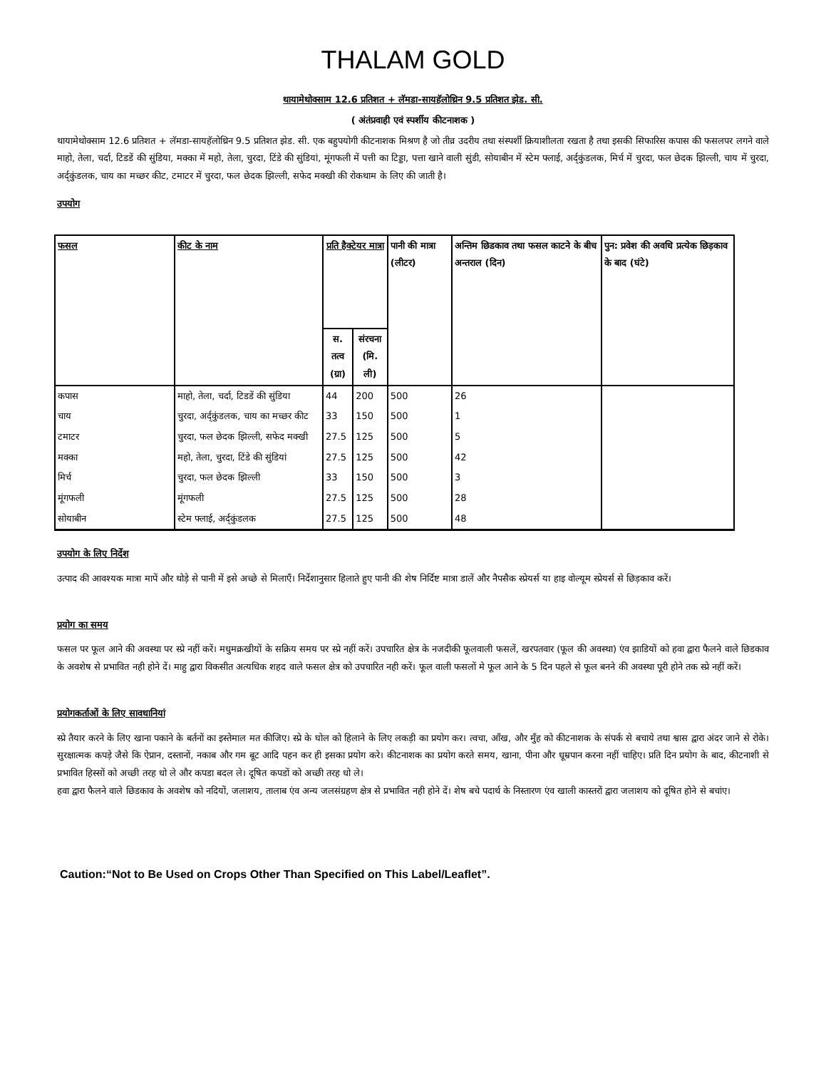THALAM GOLD
थायामेथोक्साम 12.6 प्रतिशत + लॅमडा-सायहॅलोथ्रिन 9.5 प्रतिशत झेड. सी.
( अंतंप्रवाही एवं स्पर्शीय कीटनाशक )
थायामेथोक्साम 12.6 प्रतिशत + लॅमडा-सायहॅलोथ्रिन 9.5 प्रतिशत झेड. सी. एक बहुपयोगी कीटनाशक मिश्रण है जो तीव्र उदरीय तथा संस्पर्शी क्रियाशीलता रखता है तथा इसकी सिफारिस कपास की फसलपर लगने वाले माहो, तेला, चर्दा, टिडडें की सुंडिया, मक्का में महो, तेला, चुरदा, टिंडे की सुंडियां, मूंगफली में पत्ती का टिड्डा, पत्ता खाने वाली सुंडी, सोयाबीन में स्टेम फ्लाई, अर्द्कुंडलक, मिर्च में चुरदा, फल छेदक झिल्ली, चाय में चुरदा, अर्द्कुंडलक, चाय का मच्छर कीट, टमाटर में चुरदा, फल छेदक झिल्ली, सफेद मक्खी की रोकथाम के लिए की जाती है।
उपयोग
| फसल | कीट के नाम | प्रति हैक्टेयर मात्रा | | पानी की मात्रा (लीटर) | अन्तिम छिडकाव तथा फसल काटने के बीच अन्तराल (दिन) | पुन: प्रवेश की अवधि प्रत्येक छिड़काव के बाद (घंटे) |
| --- | --- | --- | --- | --- | --- | --- |
| | | स. तत्व (ग्रा) | संरचना (मि. ली) | | | |
| कपास | माहो, तेला, चर्दा, टिडडें की सुंडिया | 44 | 200 | 500 | 26 | |
| चाय | चुरदा, अर्द्कुंडलक, चाय का मच्छर कीट | 33 | 150 | 500 | 1 | |
| टमाटर | चुरदा, फल छेदक झिल्ली, सफेद मक्खी | 27.5 | 125 | 500 | 5 | |
| मक्का | महो, तेला, चुरदा, टिंडे की सुंडियां | 27.5 | 125 | 500 | 42 | |
| मिर्च | चुरदा, फल छेदक झिल्ली | 33 | 150 | 500 | 3 | |
| मूंगफली | मूंगफली | 27.5 | 125 | 500 | 28 | |
| सोयाबीन | स्टेम फ्लाई, अर्द्कुंडलक | 27.5 | 125 | 500 | 48 | |
उपयोग के लिए निर्देश
उत्पाद की आवश्यक मात्रा मापें और थोड़े से पानी में इसे अच्छे से मिलाएँ। निर्देशानुसार हिलाते हुए पानी की शेष निर्दिष्ट मात्रा डालें और नैपसैक स्प्रेयर्स या हाइ वोल्यूम स्प्रेयर्स से छिड़काव करें।
प्रयोग का समय
फसल पर फूल आने की अवस्था पर स्प्रे नहीं करें। मधुमक्रखीयों के सक्रिय समय पर स्प्रे नहीं करें। उपचारित क्षेत्र के नजदीकी फूलवाली फसलें, खरपतवार (फूल की अवस्था) एंव झाडियों को हवा द्वारा फैलने वाले छिडकाव के अवशेष से प्रभावित नही होने दें। माहु द्वारा विकसीत अत्यधिक शहद वाले फसल क्षेत्र को उपचारित नही करें। फूल वाली फसलों मे फूल आने के 5 दिन पहले से फूल बनने की अवस्था पूरी होने तक स्प्रे नहीं करें।
प्रयोगकर्ताओं के लिए सावधानियां
स्प्रे तैयार करने के लिए खाना पकाने के बर्तनों का इस्तेमाल मत कीजिए। स्प्रे के घोल को हिलाने के लिए लकड़ी का प्रयोग कर। त्वचा, आँख, और मुँह को कीटनाशक के संपर्क से बचाये तथा श्वास द्वारा अंदर जाने से रोके। सुरक्षात्मक कपड़े जैसे कि ऐप्रान, दस्तानों, नकाब और गम बूट आदि पहन कर ही इसका प्रयोग करे। कीटनाशक का प्रयोग करते समय, खाना, पीना और धूम्रपान करना नहीं चाहिए। प्रति दिन प्रयोग के बाद, कीटनाशी से प्रभावित हिस्सों को अच्छी तरह धो ले और कपडा बदल ले। दूषित कपडों को अच्छी तरह धो ले।
हवा द्वारा फैलने वाले छिडकाव के अवशेष को नदियों, जलाशय, तालाब एंव अन्य जलसंग्रहण क्षेत्र से प्रभावित नही होने दें। शेष बचे पदार्थ के निस्तारण एंव खाली कास्तरों द्वारा जलाशय को दूषित होने से बचांए।
Caution:“Not to Be Used on Crops Other Than Specified on This Label/Leaflet”.